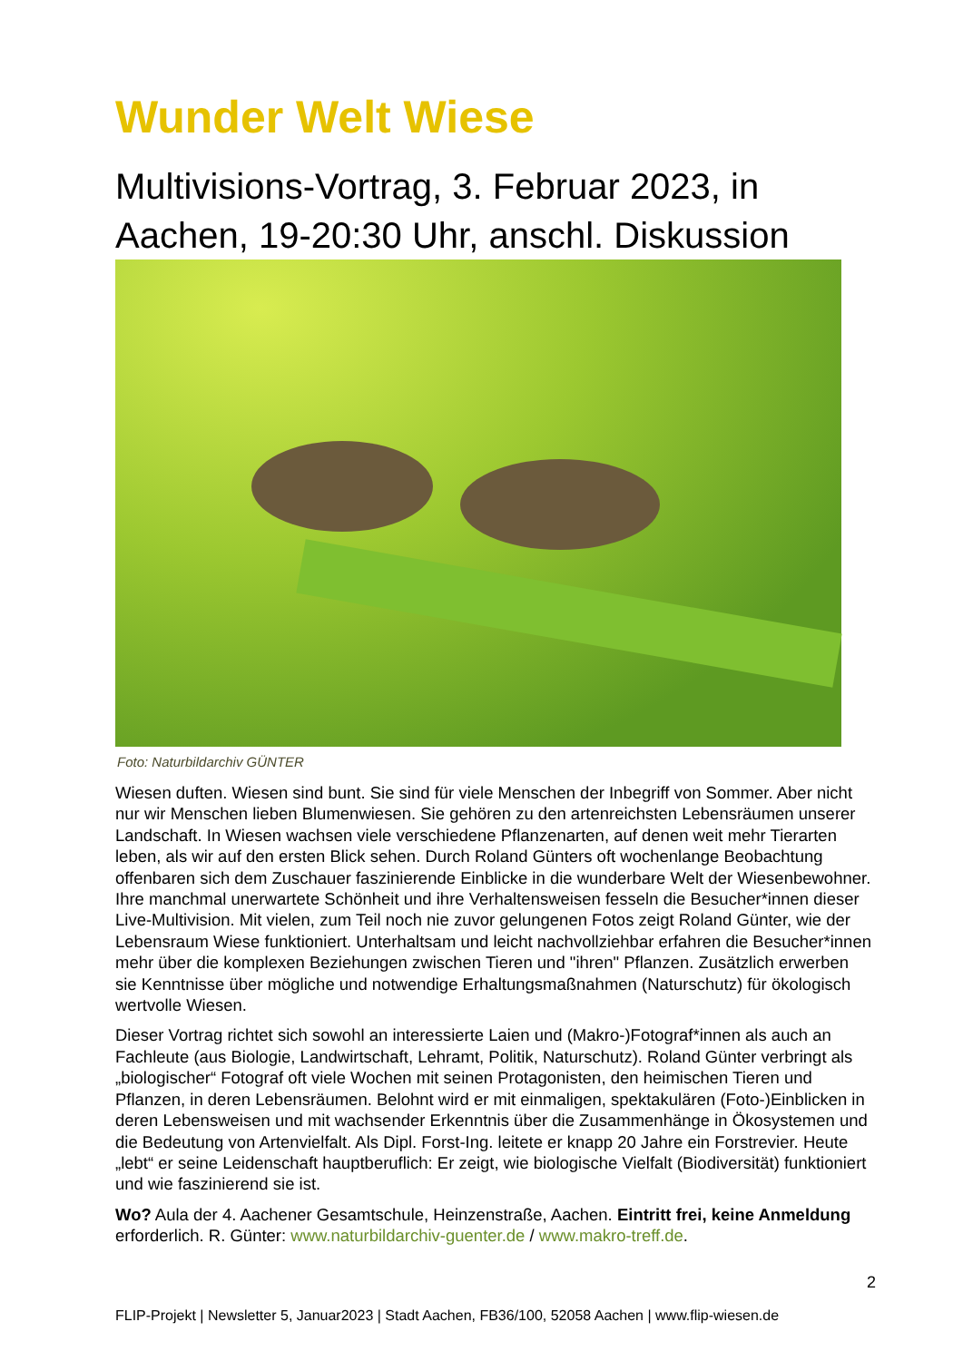Wunder Welt Wiese
Multivisions-Vortrag, 3. Februar 2023, in Aachen, 19-20:30 Uhr, anschl. Diskussion
Foto: Naturbildarchiv GÜNTER
Wiesen duften. Wiesen sind bunt. Sie sind für viele Menschen der Inbegriff von Sommer. Aber nicht nur wir Menschen lieben Blumenwiesen. Sie gehören zu den artenreichsten Lebensräumen unserer Landschaft. In Wiesen wachsen viele verschiedene Pflanzenarten, auf denen weit mehr Tierarten leben, als wir auf den ersten Blick sehen. Durch Roland Günters oft wochenlange Beobachtung offenbaren sich dem Zuschauer faszinierende Einblicke in die wunderbare Welt der Wiesenbewohner. Ihre manchmal unerwartete Schönheit und ihre Verhaltensweisen fesseln die Besucher*innen dieser Live-Multivision. Mit vielen, zum Teil noch nie zuvor gelungenen Fotos zeigt Roland Günter, wie der Lebensraum Wiese funktioniert. Unterhaltsam und leicht nachvollziehbar erfahren die Besucher*innen mehr über die komplexen Beziehungen zwischen Tieren und "ihren" Pflanzen. Zusätzlich erwerben sie Kenntnisse über mögliche und notwendige Erhaltungsmaßnahmen (Naturschutz) für ökologisch wertvolle Wiesen.
Dieser Vortrag richtet sich sowohl an interessierte Laien und (Makro-)Fotograf*innen als auch an Fachleute (aus Biologie, Landwirtschaft, Lehramt, Politik, Naturschutz). Roland Günter verbringt als „biologischer“ Fotograf oft viele Wochen mit seinen Protagonisten, den heimischen Tieren und Pflanzen, in deren Lebensräumen. Belohnt wird er mit einmaligen, spektakulären (Foto-)Einblicken in deren Lebensweisen und mit wachsender Erkenntnis über die Zusammenhänge in Ökosystemen und die Bedeutung von Artenvielfalt. Als Dipl. Forst-Ing. leitete er knapp 20 Jahre ein Forstrevier. Heute „lebt“ er seine Leidenschaft hauptberuflich: Er zeigt, wie biologische Vielfalt (Biodiversität) funktioniert und wie faszinierend sie ist.
Wo? Aula der 4. Aachener Gesamtschule, Heinzenstraße, Aachen. Eintritt frei, keine Anmeldung erforderlich. R. Günter: www.naturbildarchiv-guenter.de / www.makro-treff.de.
2
FLIP-Projekt | Newsletter 5, Januar2023 | Stadt Aachen, FB36/100, 52058 Aachen | www.flip-wiesen.de